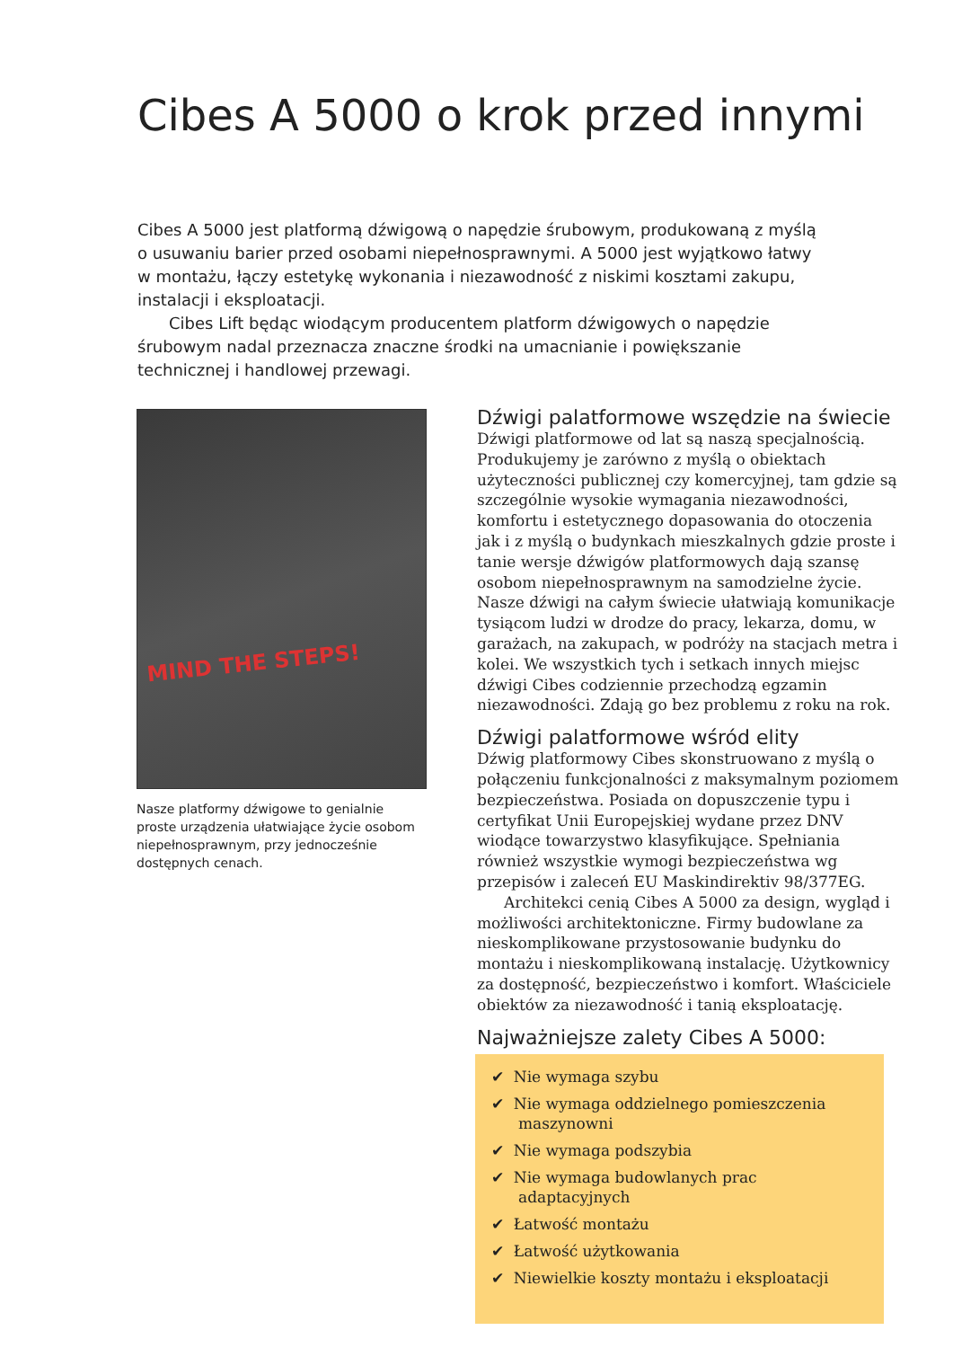Cibes A 5000 o krok przed innymi
Cibes A 5000 jest platformą dźwigową o napędzie śrubowym, produkowaną z myślą o usuwaniu barier przed osobami niepełnosprawnymi. A 5000 jest wyjątkowo łatwy w montażu, łączy estetykę wykonania i niezawodność z niskimi kosztami zakupu, instalacji i eksploatacji.
Cibes Lift będąc wiodącym producentem platform dźwigowych o napędzie śrubowym nadal przeznacza znaczne środki na umacnianie i powiększanie technicznej i handlowej przewagi.
MIND THE STEPS!
Nasze platformy dźwigowe to genialnie proste urządzenia ułatwiające życie osobom niepełnosprawnym, przy jednocześnie dostępnych cenach.
Dźwigi palatformowe wszędzie na świecie
Dźwigi platformowe od lat są naszą specjalnością. Produkujemy je zarówno z myślą o obiektach użyteczności publicznej czy komercyjnej, tam gdzie są szczególnie wysokie wymagania niezawodności, komfortu i estetycznego dopasowania do otoczenia jak i z myślą o budynkach mieszkalnych gdzie proste i tanie wersje dźwigów platformowych dają szansę osobom niepełnosprawnym na samodzielne życie. Nasze dźwigi na całym świecie ułatwiają komunikacje tysiącom ludzi w drodze do pracy, lekarza, domu, w garażach, na zakupach, w podróży na stacjach metra i kolei. We wszystkich tych i setkach innych miejsc dźwigi Cibes codziennie przechodzą egzamin niezawodności. Zdają go bez problemu z roku na rok.
Dźwigi palatformowe wśród elity
Dźwig platformowy Cibes skonstruowano z myślą o połączeniu funkcjonalności z maksymalnym poziomem bezpieczeństwa. Posiada on dopuszczenie typu i certyfikat Unii Europejskiej wydane przez DNV wiodące towarzystwo klasyfikujące. Spełniania również wszystkie wymogi bezpieczeństwa wg przepisów i zaleceń EU Maskindirektiv 98/377EG.
Architekci cenią Cibes A 5000 za design, wygląd i możliwości architektoniczne. Firmy budowlane za nieskomplikowane przystosowanie budynku do montażu i nieskomplikowaną instalację. Użytkownicy za dostępność, bezpieczeństwo i komfort. Właściciele obiektów za niezawodność i tanią eksploatację.
Najważniejsze zalety Cibes A 5000:
✔ Nie wymaga szybu
✔ Nie wymaga oddzielnego pomieszczenia maszynowni
✔ Nie wymaga podszybia
✔ Nie wymaga budowlanych prac adaptacyjnych
✔ Łatwość montażu
✔ Łatwość użytkowania
✔ Niewielkie koszty montażu i eksploatacji